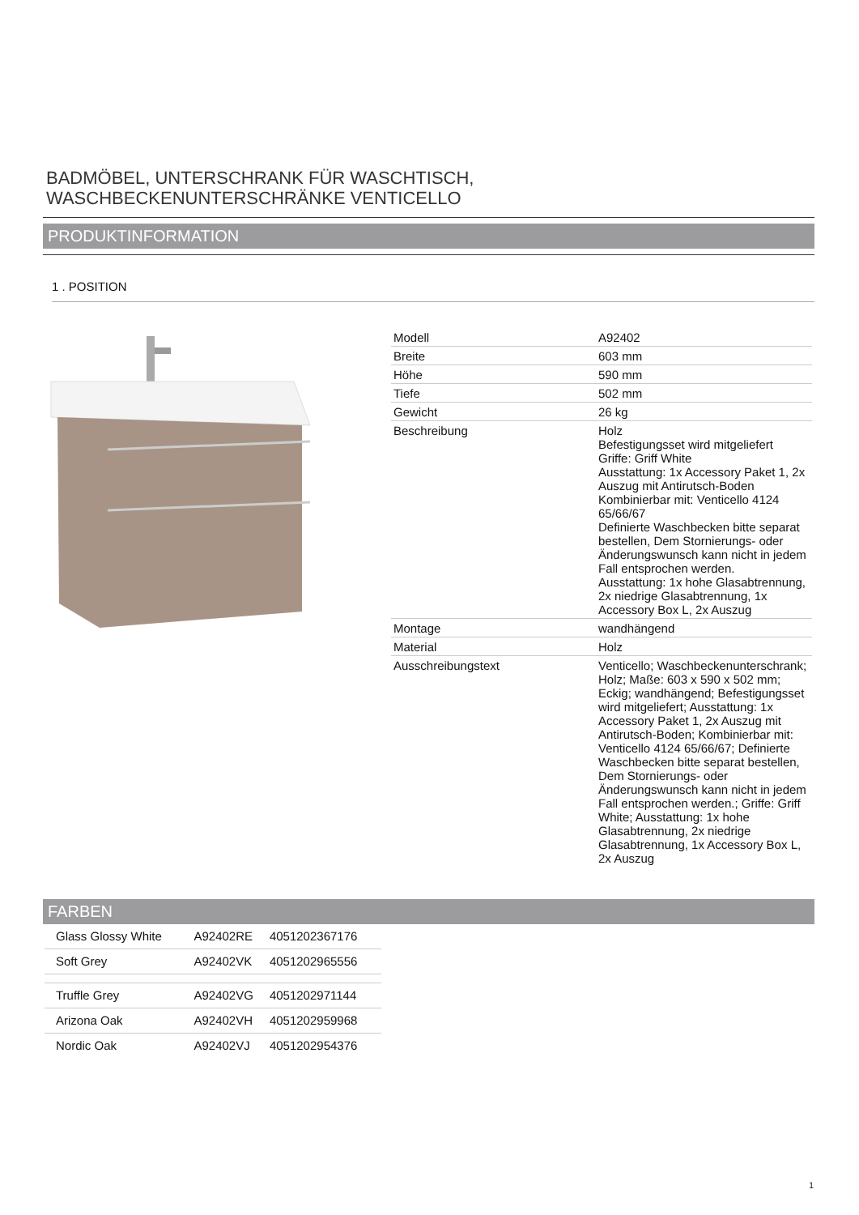BADMÖBEL, UNTERSCHRANK FÜR WASCHTISCH,
WASCHBECKENUNTERSCHRÄNKE VENTICELLO
PRODUKTINFORMATION
1 . POSITION
| Modell | A92402 |
| Breite | 603 mm |
| Höhe | 590 mm |
| Tiefe | 502 mm |
| Gewicht | 26 kg |
| Beschreibung | Holz Befestigungsset wird mitgeliefert Griffe: Griff White Ausstattung: 1x Accessory Paket 1, 2x Auszug mit Antirutsch-Boden Kombinierbar mit: Venticello 4124 65/66/67 Definierte Waschbecken bitte separat bestellen, Dem Stornierungs- oder Änderungswunsch kann nicht in jedem Fall entsprochen werden. Ausstattung: 1x hohe Glasabtrennung, 2x niedrige Glasabtrennung, 1x Accessory Box L, 2x Auszug |
| Montage | wandhängend |
| Material | Holz |
| Ausschreibungstext | Venticello; Waschbeckenunterschrank; Holz; Maße: 603 x 590 x 502 mm; Eckig; wandhängend; Befestigungsset wird mitgeliefert; Ausstattung: 1x Accessory Paket 1, 2x Auszug mit Antirutsch-Boden; Kombinierbar mit: Venticello 4124 65/66/67; Definierte Waschbecken bitte separat bestellen, Dem Stornierungs- oder Änderungswunsch kann nicht in jedem Fall entsprochen werden.; Griffe: Griff White; Ausstattung: 1x hohe Glasabtrennung, 2x niedrige Glasabtrennung, 1x Accessory Box L, 2x Auszug |
FARBEN
| Glass Glossy White | A92402RE | 4051202367176 |
| Soft Grey | A92402VK | 4051202965556 |
| Truffle Grey | A92402VG | 4051202971144 |
| Arizona Oak | A92402VH | 4051202959968 |
| Nordic Oak | A92402VJ | 4051202954376 |
1